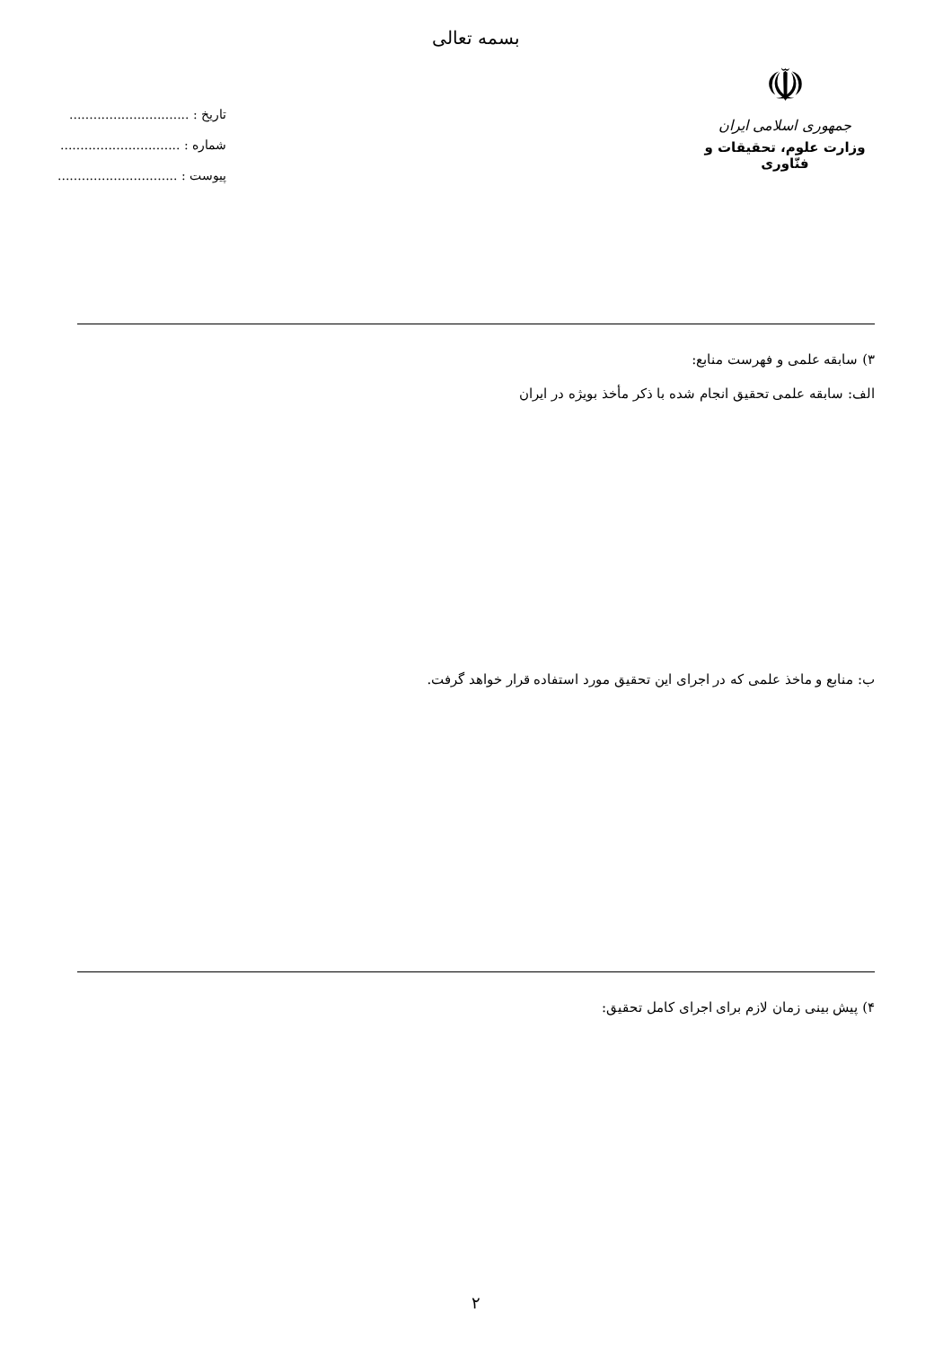بسمه تعالی
☫
جمهوری اسلامی ایران
وزارت علوم، تحقیقات و فنّاوری
تاریخ : ..............................
شماره : ..............................
پیوست : ..............................
۳) سابقه علمی و فهرست منابع:
الف: سابقه علمی تحقیق انجام شده با ذکر مأخذ بویژه در ایران
ب: منابع و ماخذ علمی که در اجرای این تحقیق مورد استفاده قرار خواهد گرفت.
۴) پیش بینی زمان لازم برای اجرای کامل تحقیق:
۲